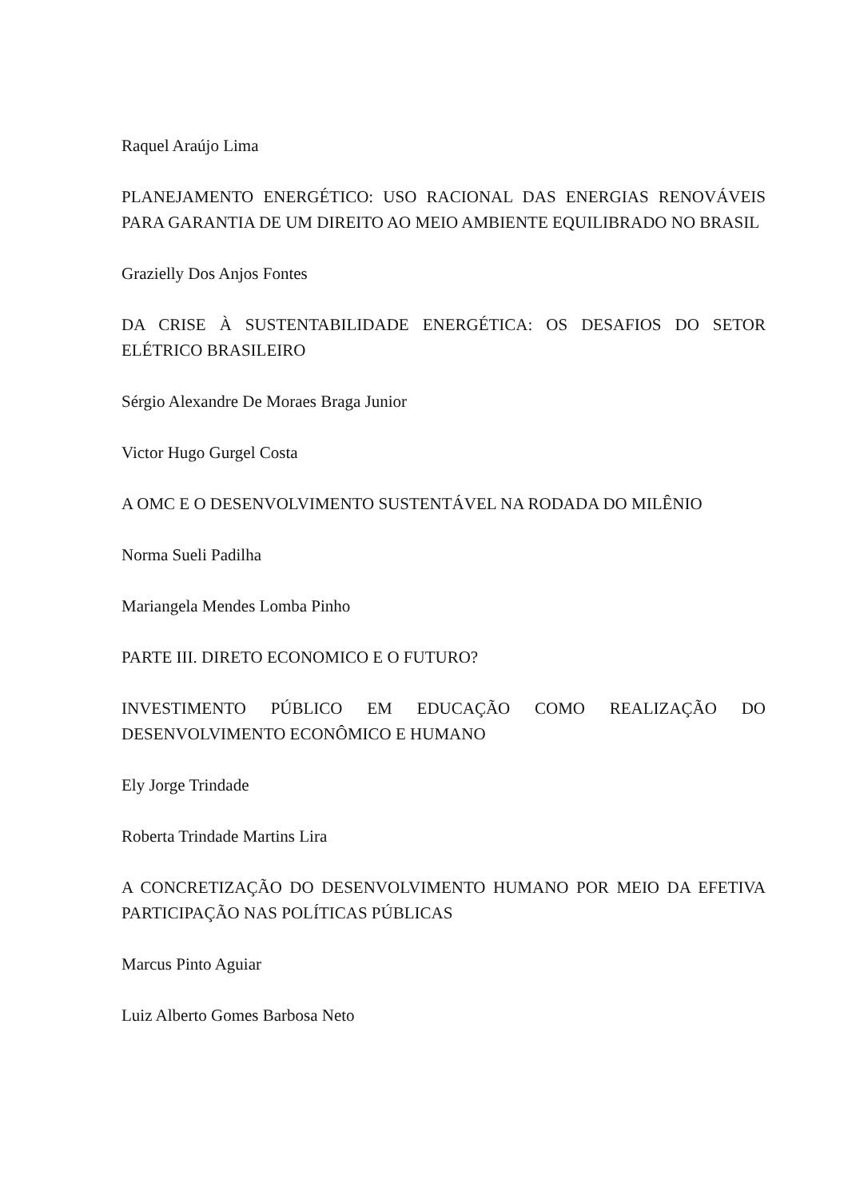Raquel Araújo Lima
PLANEJAMENTO ENERGÉTICO: USO RACIONAL DAS ENERGIAS RENOVÁVEIS PARA GARANTIA DE UM DIREITO AO MEIO AMBIENTE EQUILIBRADO NO BRASIL
Grazielly Dos Anjos Fontes
DA CRISE À SUSTENTABILIDADE ENERGÉTICA: OS DESAFIOS DO SETOR ELÉTRICO BRASILEIRO
Sérgio Alexandre De Moraes Braga Junior
Victor Hugo Gurgel Costa
A OMC E O DESENVOLVIMENTO SUSTENTÁVEL NA RODADA DO MILÊNIO
Norma Sueli Padilha
Mariangela Mendes Lomba Pinho
PARTE III. DIRETO ECONOMICO E O FUTURO?
INVESTIMENTO PÚBLICO EM EDUCAÇÃO COMO REALIZAÇÃO DO DESENVOLVIMENTO ECONÔMICO E HUMANO
Ely Jorge Trindade
Roberta Trindade Martins Lira
A CONCRETIZAÇÃO DO DESENVOLVIMENTO HUMANO POR MEIO DA EFETIVA PARTICIPAÇÃO NAS POLÍTICAS PÚBLICAS
Marcus Pinto Aguiar
Luiz Alberto Gomes Barbosa Neto